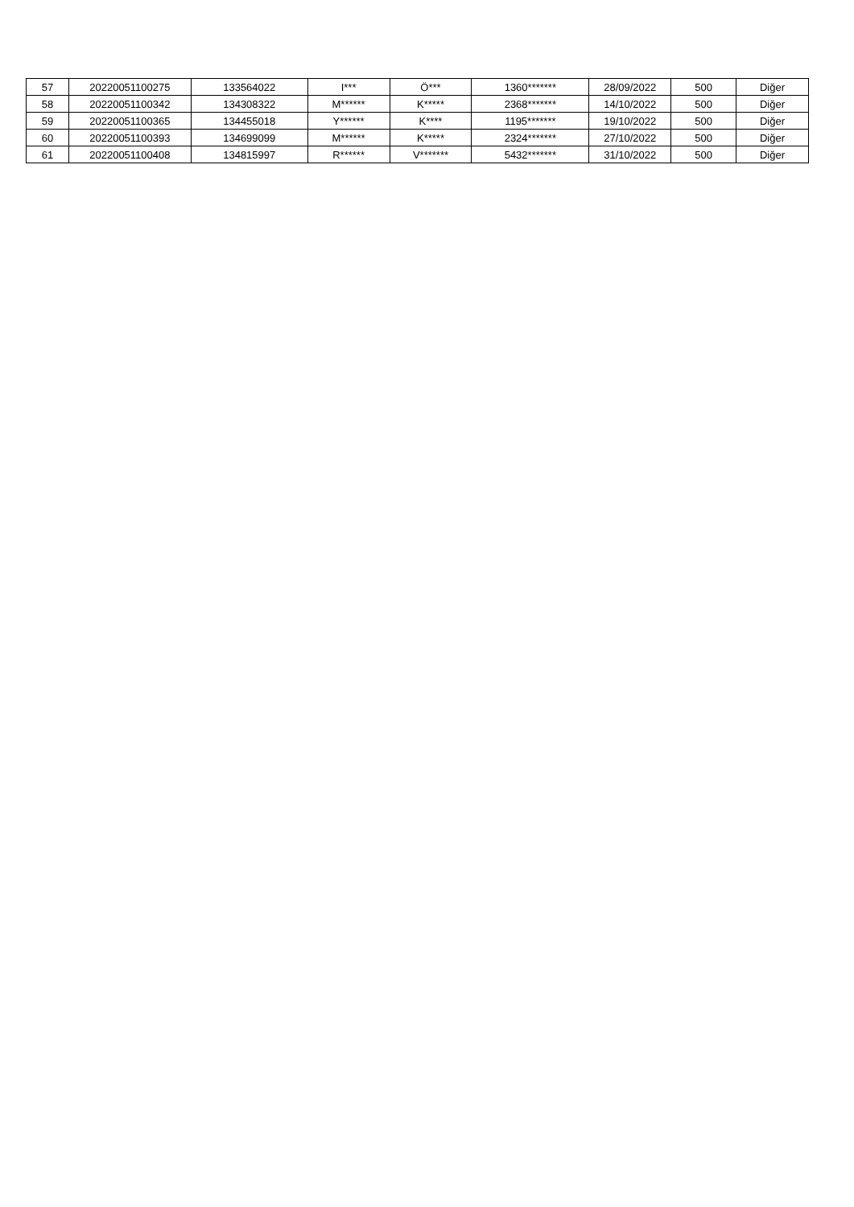| 57 | 20220051100275 | 133564022 | I*** | Ö*** | 1360******* | 28/09/2022 | 500 | Diğer |
| 58 | 20220051100342 | 134308322 | M****** | K***** | 2368******* | 14/10/2022 | 500 | Diğer |
| 59 | 20220051100365 | 134455018 | Y****** | K**** | 1195******* | 19/10/2022 | 500 | Diğer |
| 60 | 20220051100393 | 134699099 | M****** | K***** | 2324******* | 27/10/2022 | 500 | Diğer |
| 61 | 20220051100408 | 134815997 | R****** | V******* | 5432******* | 31/10/2022 | 500 | Diğer |